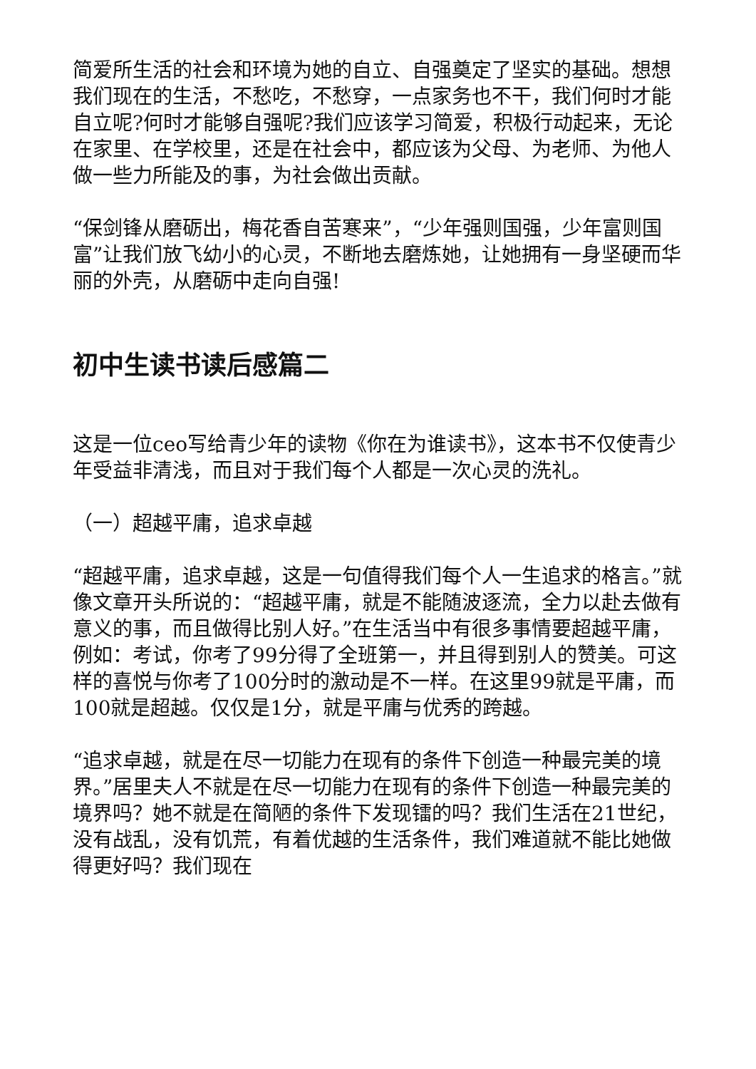简爱所生活的社会和环境为她的自立、自强奠定了坚实的基础。想想我们现在的生活，不愁吃，不愁穿，一点家务也不干，我们何时才能自立呢?何时才能够自强呢?我们应该学习简爱，积极行动起来，无论在家里、在学校里，还是在社会中，都应该为父母、为老师、为他人做一些力所能及的事，为社会做出贡献。
“保剑锋从磨砺出，梅花香自苦寒来”，“少年强则国强，少年富则国富”让我们放飞幼小的心灵，不断地去磨炼她，让她拥有一身坚硬而华丽的外壳，从磨砺中走向自强!
初中生读书读后感篇二
这是一位ceo写给青少年的读物《你在为谁读书》，这本书不仅使青少年受益非清浅，而且对于我们每个人都是一次心灵的洗礼。
（一）超越平庸，追求卓越
“超越平庸，追求卓越，这是一句值得我们每个人一生追求的格言。”就像文章开头所说的：“超越平庸，就是不能随波逐流，全力以赴去做有意义的事，而且做得比别人好。”在生活当中有很多事情要超越平庸，例如：考试，你考了99分得了全班第一，并且得到别人的赞美。可这样的喜悦与你考了100分时的激动是不一样。在这里99就是平庸，而100就是超越。仅仅是1分，就是平庸与优秀的跨越。
“追求卓越，就是在尽一切能力在现有的条件下创造一种最完美的境界。”居里夫人不就是在尽一切能力在现有的条件下创造一种最完美的境界吗？她不就是在简陋的条件下发现镭的吗？我们生活在21世纪，没有战乱，没有饥荒，有着优越的生活条件，我们难道就不能比她做得更好吗？我们现在